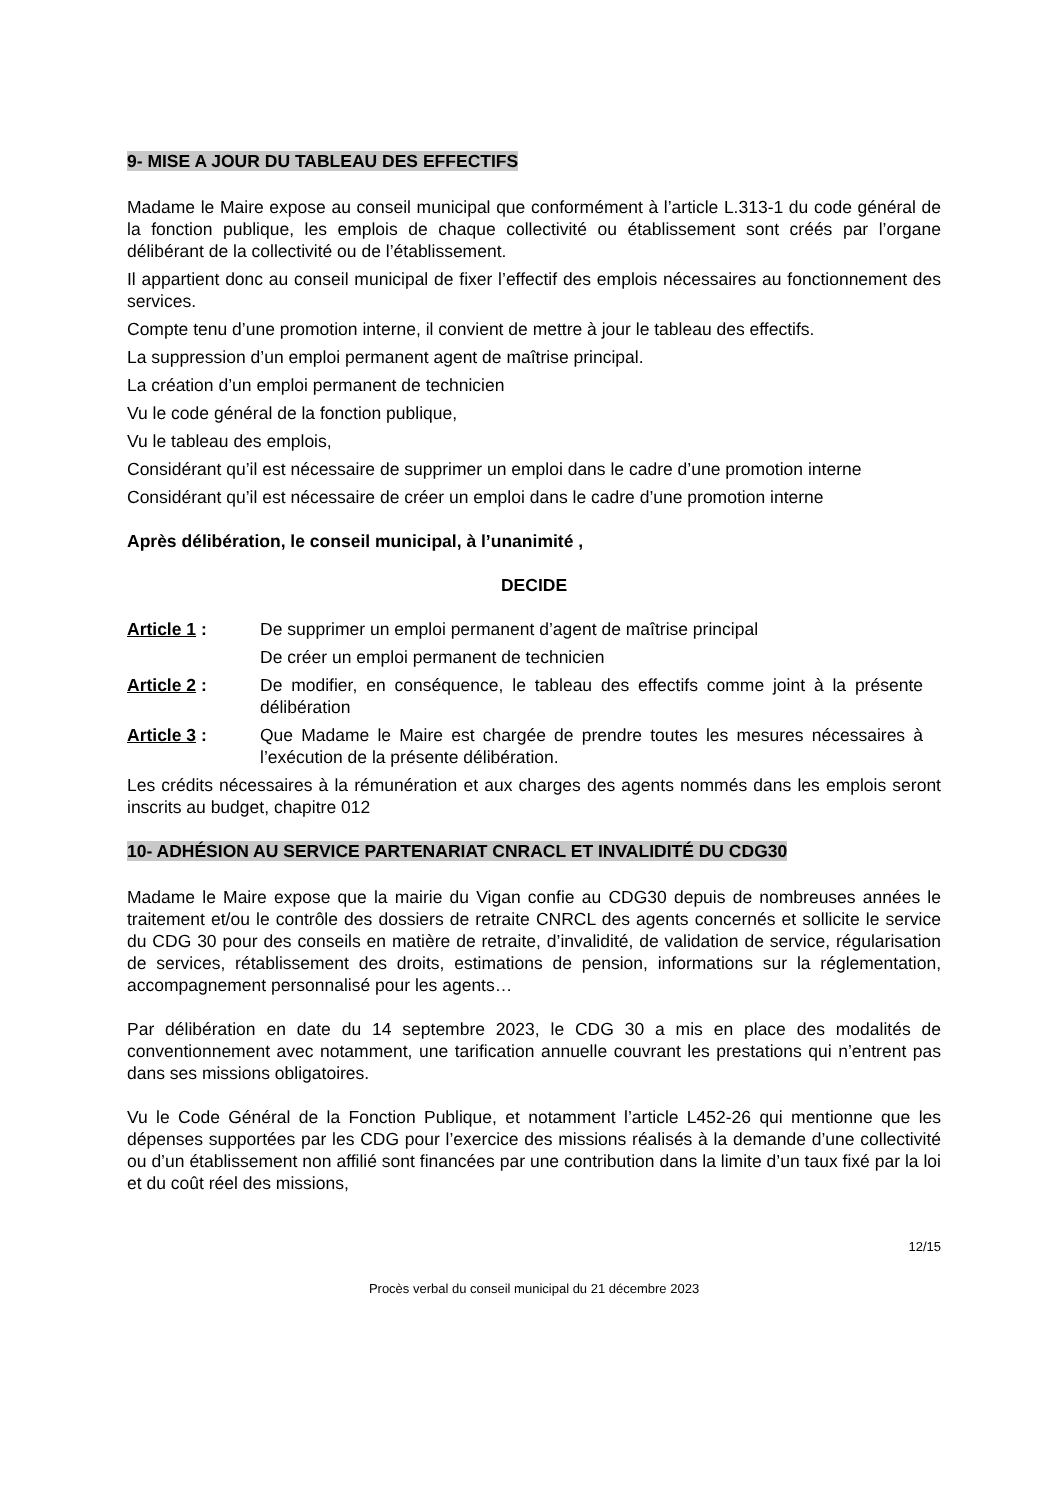9- MISE A JOUR DU TABLEAU DES EFFECTIFS
Madame le Maire expose au conseil municipal que conformément à l’article L.313-1 du code général de la fonction publique, les emplois de chaque collectivité ou établissement sont créés par l’organe délibérant de la collectivité ou de l’établissement.
Il appartient donc au conseil municipal de fixer l’effectif des emplois nécessaires au fonctionnement des services.
Compte tenu d’une promotion interne, il convient de mettre à jour le tableau des effectifs.
La suppression d’un emploi permanent agent de maîtrise principal.
La création d’un emploi permanent de technicien
Vu le code général de la fonction publique,
Vu le tableau des emplois,
Considérant qu’il est nécessaire de supprimer un emploi dans le cadre d’une promotion interne
Considérant qu’il est nécessaire de créer un emploi dans le cadre d’une promotion interne
Après délibération, le conseil municipal, à l’unanimité ,
DECIDE
Article 1 : De supprimer un emploi permanent d’agent de maîtrise principal
De créer un emploi permanent de technicien
Article 2 : De modifier, en conséquence, le tableau des effectifs comme joint à la présente délibération
Article 3 : Que Madame le Maire est chargée de prendre toutes les mesures nécessaires à l’exécution de la présente délibération.
Les crédits nécessaires à la rémunération et aux charges des agents nommés dans les emplois seront inscrits au budget, chapitre 012
10- ADHÉSION AU SERVICE PARTENARIAT CNRACL ET INVALIDITÉ DU CDG30
Madame le Maire expose que la mairie du Vigan confie au CDG30 depuis de nombreuses années le traitement et/ou le contrôle des dossiers de retraite CNRCL des agents concernés et sollicite le service du CDG 30 pour des conseils en matière de retraite, d’invalidité, de validation de service, régularisation de services, rétablissement des droits, estimations de pension, informations sur la réglementation, accompagnement personnalisé pour les agents…
Par délibération en date du 14 septembre 2023, le CDG 30 a mis en place des modalités de conventionnement avec notamment, une tarification annuelle couvrant les prestations qui n’entrent pas dans ses missions obligatoires.
Vu le Code Général de la Fonction Publique, et notamment l’article L452-26 qui mentionne que les dépenses supportées par les CDG pour l’exercice des missions réalisés à la demande d’une collectivité ou d’un établissement non affilié sont financées par une contribution dans la limite d’un taux fixé par la loi et du coût réel des missions,
12/15
Procès verbal du conseil municipal du 21 décembre 2023